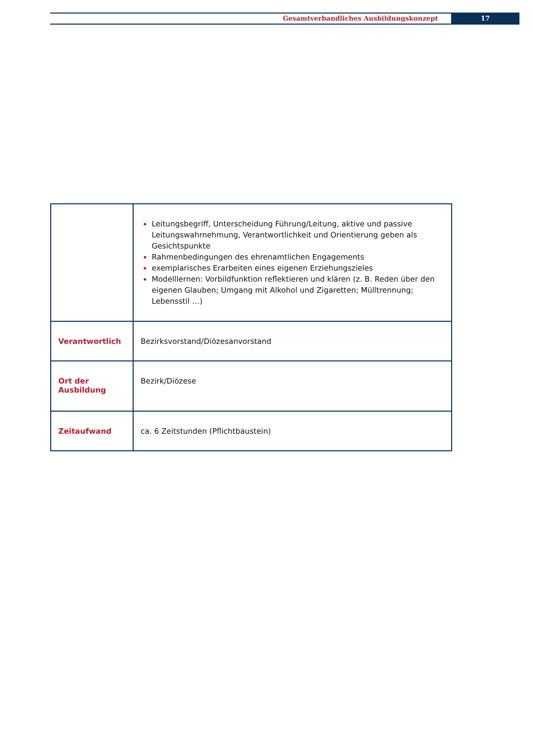Gesamtverbandliches Ausbildungskonzept
17
| | Leitungsbegriff, Unterscheidung Führung/Leitung, aktive und passive Leitungs­wahrnehmung, Verantwortlichkeit und Orientierung geben als Gesichtspunkte Rahmenbedingungen des ehrenamtlichen Engagements exemplarisches Erarbeiten eines eigenen Erziehungszieles Modelllernen: Vorbildfunktion reflektieren und klären (z. B. Reden über den eigenen Glauben; Umgang mit Alkohol und Zigaretten; Mülltrennung; Lebensstil …) |
| Verantwortlich | Bezirksvorstand/Diözesanvorstand |
| Ort der Ausbildung | Bezirk/Diözese |
| Zeitaufwand | ca. 6 Zeitstunden (Pflichtbaustein) |